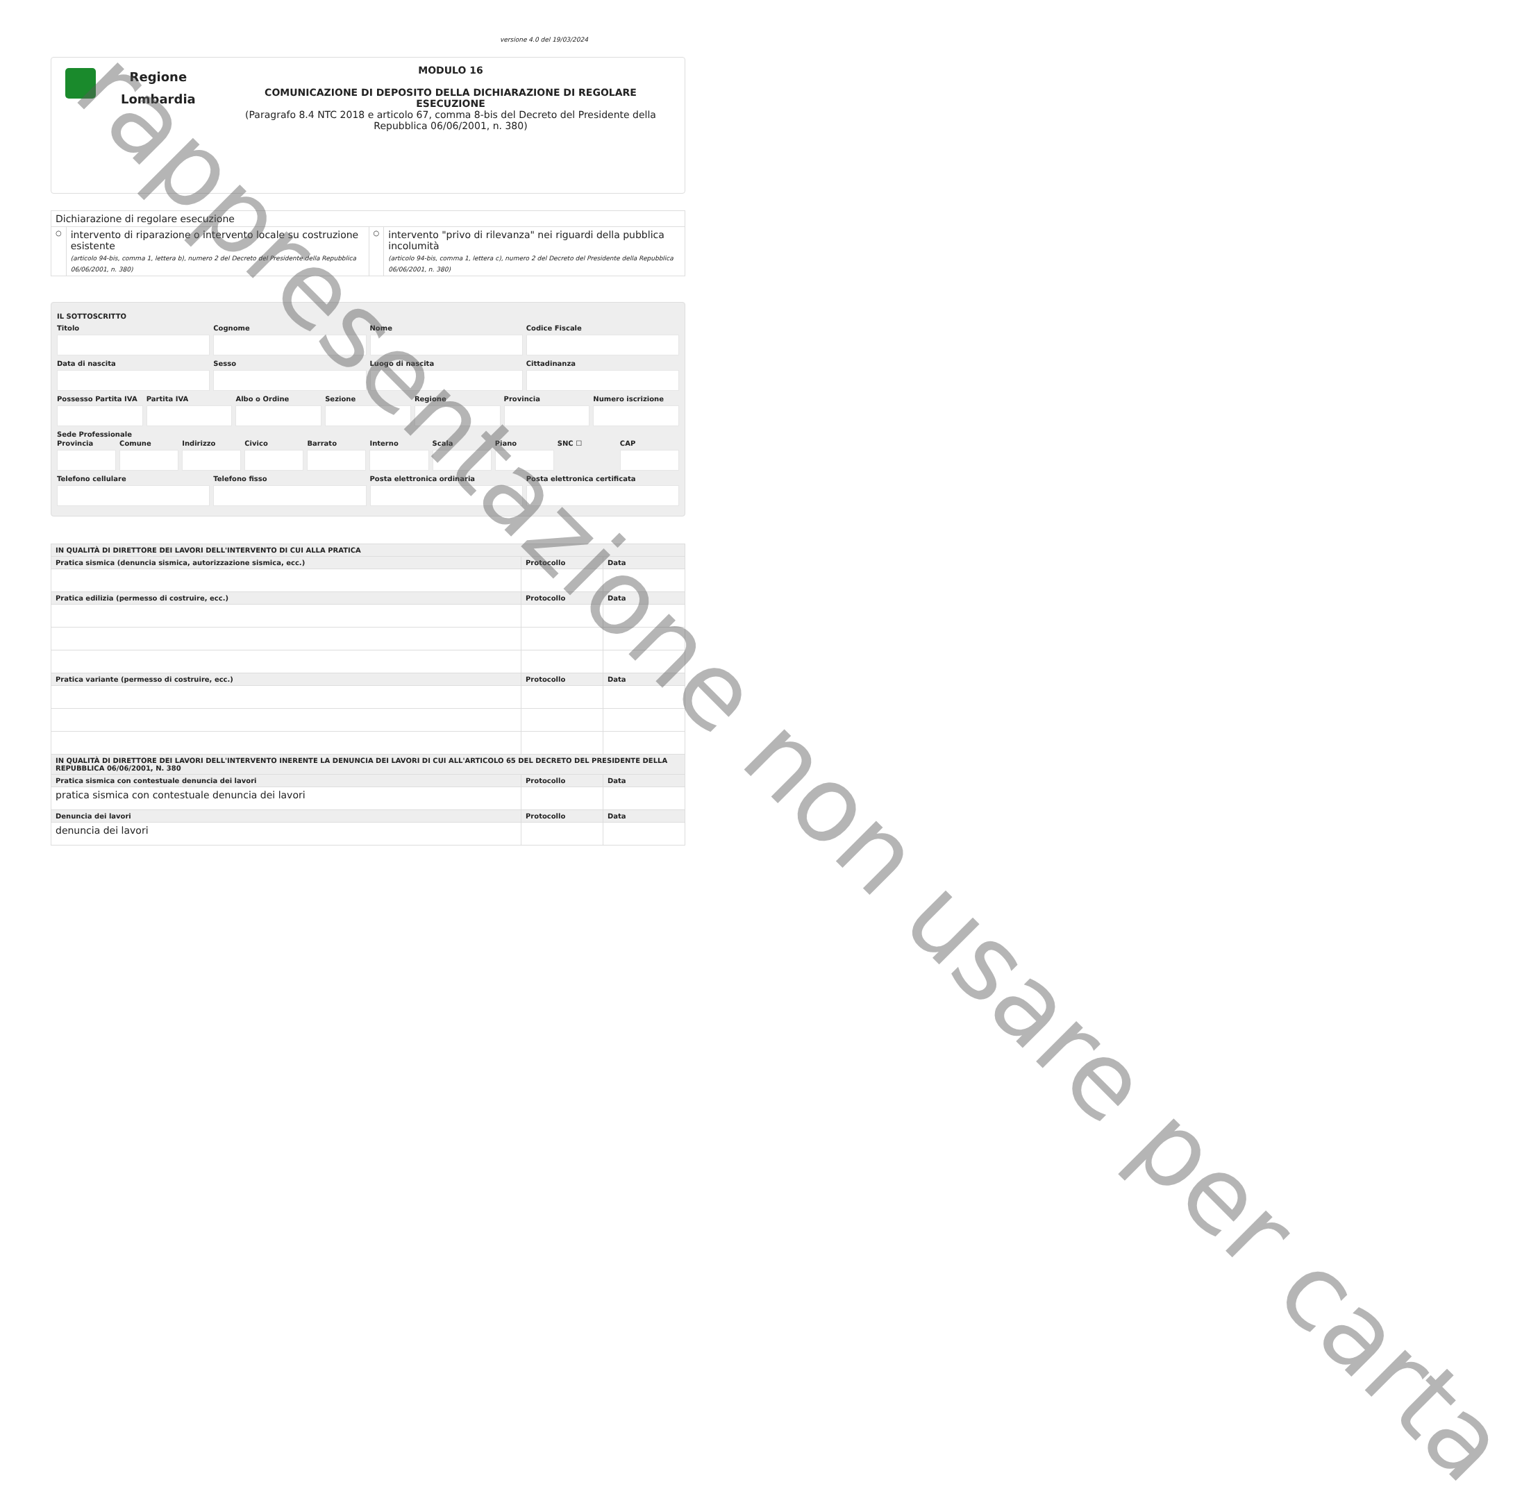versione 4.0 del 19/03/2024
Regione
Lombardia
MODULO 16
COMUNICAZIONE DI DEPOSITO DELLA DICHIARAZIONE DI REGOLARE ESECUZIONE
(Paragrafo 8.4 NTC 2018 e articolo 67, comma 8-bis del Decreto del Presidente della Repubblica 06/06/2001, n. 380)
| Dichiarazione di regolare esecuzione | | | |
| ○ | intervento di riparazione o intervento locale su costruzione esistente (articolo 94-bis, comma 1, lettera b), numero 2 del Decreto del Presidente della Repubblica 06/06/2001, n. 380) | ○ | intervento "privo di rilevanza" nei riguardi della pubblica incolumità (articolo 94-bis, comma 1, lettera c), numero 2 del Decreto del Presidente della Repubblica 06/06/2001, n. 380) |
IL SOTTOSCRITTO
Titolo Cognome Nome Codice Fiscale
Data di nascita Sesso Luogo di nascita Cittadinanza
Possesso Partita IVA Partita IVA Albo o Ordine Sezione Regione Provincia Numero iscrizione
Sede Professionale
Provincia Comune Indirizzo Civico Barrato Interno Scala Piano SNC ☐ CAP
Telefono cellulare Telefono fisso Posta elettronica ordinaria Posta elettronica certificata
| IN QUALITÀ DI DIRETTORE DEI LAVORI DELL'INTERVENTO DI CUI ALLA PRATICA | | |
| --- | --- | --- |
| Pratica sismica (denuncia sismica, autorizzazione sismica, ecc.) | Protocollo | Data |
| Pratica edilizia (permesso di costruire, ecc.) | Protocollo | Data |
| Pratica variante (permesso di costruire, ecc.) | Protocollo | Data |
| IN QUALITÀ DI DIRETTORE DEI LAVORI DELL'INTERVENTO INERENTE LA DENUNCIA DEI LAVORI DI CUI ALL'ARTICOLO 65 DEL DECRETO DEL PRESIDENTE DELLA REPUBBLICA 06/06/2001, N. 380 | | |
| Pratica sismica con contestuale denuncia dei lavori | Protocollo | Data |
| pratica sismica con contestuale denuncia dei lavori | | |
| Denuncia dei lavori | Protocollo | Data |
| denuncia dei lavori | | |
rappresentazione non usare per carta